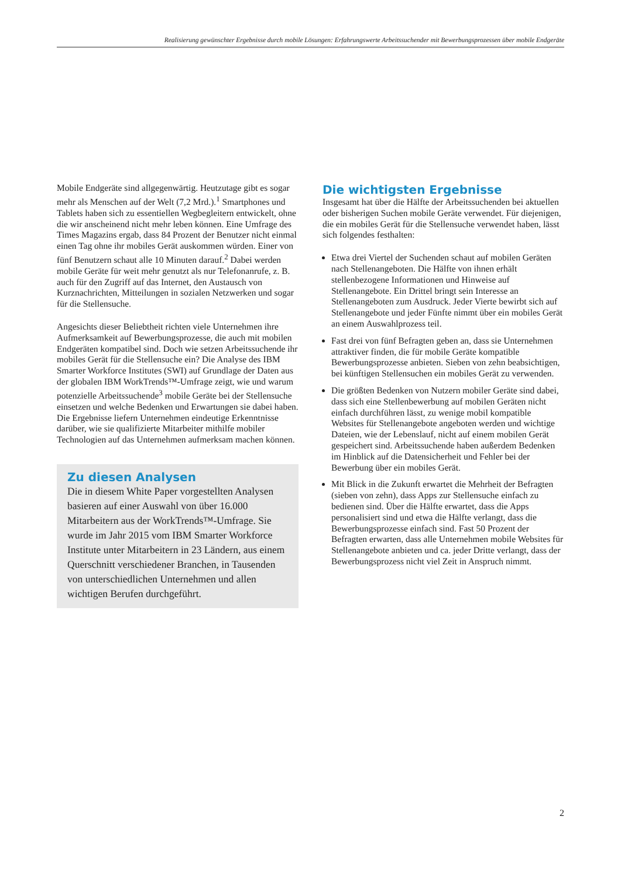Realisierung gewünschter Ergebnisse durch mobile Lösungen: Erfahrungswerte Arbeitssuchender mit Bewerbungsprozessen über mobile Endgeräte
Mobile Endgeräte sind allgegenwärtig. Heutzutage gibt es sogar mehr als Menschen auf der Welt (7,2 Mrd.).<sup>1</sup> Smartphones und Tablets haben sich zu essentiellen Wegbegleitern entwickelt, ohne die wir anscheinend nicht mehr leben können. Eine Umfrage des Times Magazins ergab, dass 84 Prozent der Benutzer nicht einmal einen Tag ohne ihr mobiles Gerät auskommen würden. Einer von fünf Benutzern schaut alle 10 Minuten darauf.<sup>2</sup> Dabei werden mobile Geräte für weit mehr genutzt als nur Telefonanrufe, z. B. auch für den Zugriff auf das Internet, den Austausch von Kurznachrichten, Mitteilungen in sozialen Netzwerken und sogar für die Stellensuche.
Angesichts dieser Beliebtheit richten viele Unternehmen ihre Aufmerksamkeit auf Bewerbungsprozesse, die auch mit mobilen Endgeräten kompatibel sind. Doch wie setzen Arbeitssuchende ihr mobiles Gerät für die Stellensuche ein? Die Analyse des IBM Smarter Workforce Institutes (SWI) auf Grundlage der Daten aus der globalen IBM WorkTrends™-Umfrage zeigt, wie und warum potenzielle Arbeitssuchende<sup>3</sup> mobile Geräte bei der Stellensuche einsetzen und welche Bedenken und Erwartungen sie dabei haben. Die Ergebnisse liefern Unternehmen eindeutige Erkenntnisse darüber, wie sie qualifizierte Mitarbeiter mithilfe mobiler Technologien auf das Unternehmen aufmerksam machen können.
Zu diesen Analysen
Die in diesem White Paper vorgestellten Analysen basieren auf einer Auswahl von über 16.000 Mitarbeitern aus der WorkTrends™-Umfrage. Sie wurde im Jahr 2015 vom IBM Smarter Workforce Institute unter Mitarbeitern in 23 Ländern, aus einem Querschnitt verschiedener Branchen, in Tausenden von unterschiedlichen Unternehmen und allen wichtigen Berufen durchgeführt.
Die wichtigsten Ergebnisse
Insgesamt hat über die Hälfte der Arbeitssuchenden bei aktuellen oder bisherigen Suchen mobile Geräte verwendet. Für diejenigen, die ein mobiles Gerät für die Stellensuche verwendet haben, lässt sich folgendes festhalten:
Etwa drei Viertel der Suchenden schaut auf mobilen Geräten nach Stellenangeboten. Die Hälfte von ihnen erhält stellenbezogene Informationen und Hinweise auf Stellenangebote. Ein Drittel bringt sein Interesse an Stellenangeboten zum Ausdruck. Jeder Vierte bewirbt sich auf Stellenangebote und jeder Fünfte nimmt über ein mobiles Gerät an einem Auswahlprozess teil.
Fast drei von fünf Befragten geben an, dass sie Unternehmen attraktiver finden, die für mobile Geräte kompatible Bewerbungsprozesse anbieten. Sieben von zehn beabsichtigen, bei künftigen Stellensuchen ein mobiles Gerät zu verwenden.
Die größten Bedenken von Nutzern mobiler Geräte sind dabei, dass sich eine Stellenbewerbung auf mobilen Geräten nicht einfach durchführen lässt, zu wenige mobil kompatible Websites für Stellenangebote angeboten werden und wichtige Dateien, wie der Lebenslauf, nicht auf einem mobilen Gerät gespeichert sind. Arbeitssuchende haben außerdem Bedenken im Hinblick auf die Datensicherheit und Fehler bei der Bewerbung über ein mobiles Gerät.
Mit Blick in die Zukunft erwartet die Mehrheit der Befragten (sieben von zehn), dass Apps zur Stellensuche einfach zu bedienen sind. Über die Hälfte erwartet, dass die Apps personalisiert sind und etwa die Hälfte verlangt, dass die Bewerbungsprozesse einfach sind. Fast 50 Prozent der Befragten erwarten, dass alle Unternehmen mobile Websites für Stellenangebote anbieten und ca. jeder Dritte verlangt, dass der Bewerbungsprozess nicht viel Zeit in Anspruch nimmt.
2